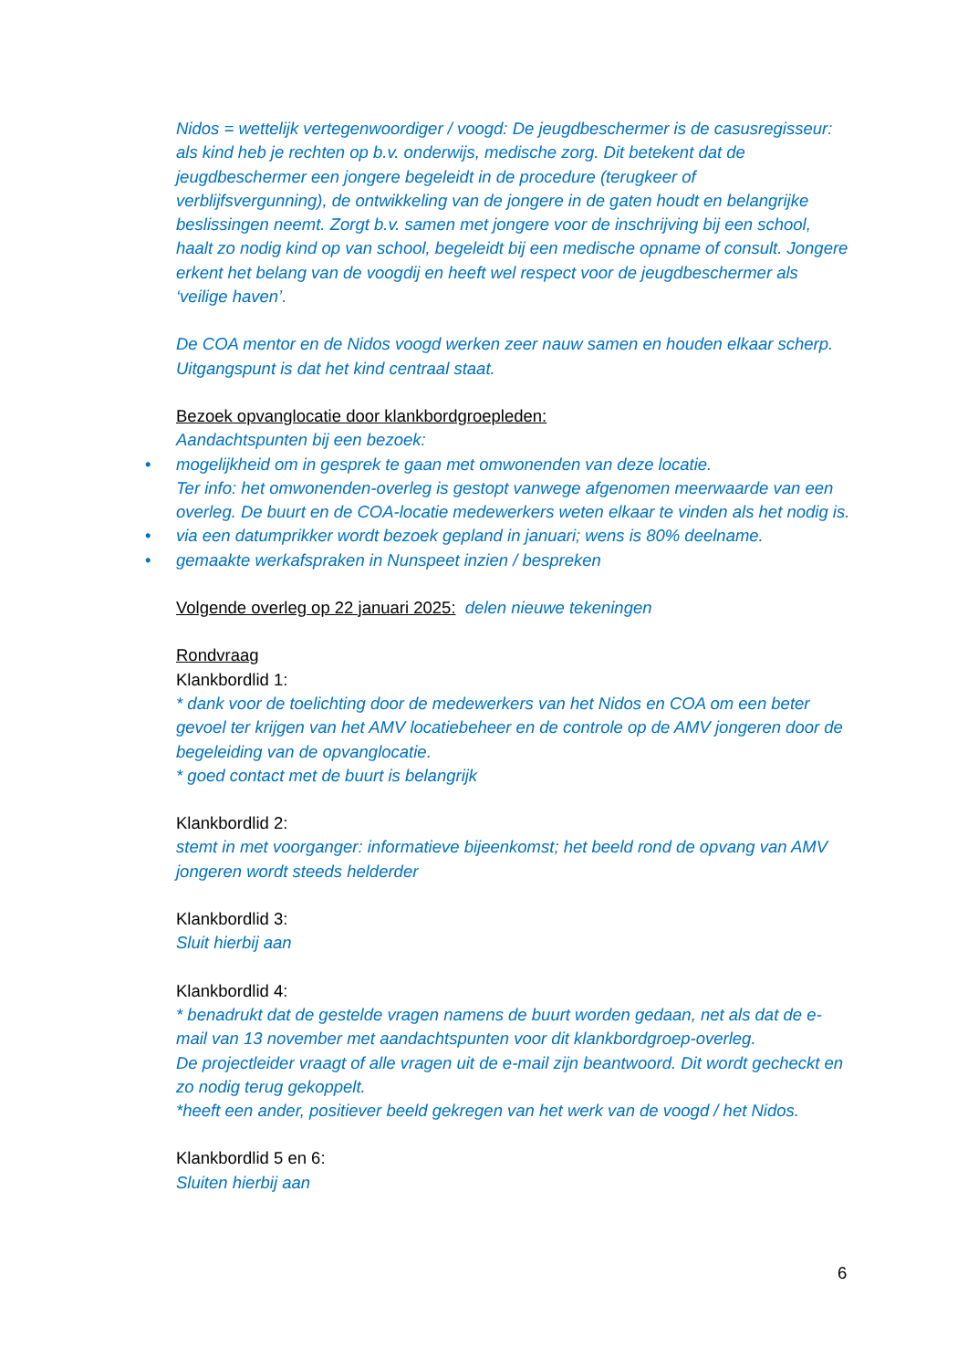Nidos = wettelijk vertegenwoordiger / voogd: De jeugdbeschermer is de casusregisseur: als kind heb je rechten op b.v. onderwijs, medische zorg. Dit betekent dat de jeugdbeschermer een jongere begeleidt in de procedure (terugkeer of verblijfsvergunning), de ontwikkeling van de jongere in de gaten houdt en belangrijke beslissingen neemt. Zorgt b.v. samen met jongere voor de inschrijving bij een school, haalt zo nodig kind op van school, begeleidt bij een medische opname of consult. Jongere erkent het belang van de voogdij en heeft wel respect voor de jeugdbeschermer als ‘veilige haven’.
De COA mentor en de Nidos voogd werken zeer nauw samen en houden elkaar scherp. Uitgangspunt is dat het kind centraal staat.
Bezoek opvanglocatie door klankbordgroepleden:
Aandachtspunten bij een bezoek:
• mogelijkheid om in gesprek te gaan met omwonenden van deze locatie.
Ter info: het omwonenden-overleg is gestopt vanwege afgenomen meerwaarde van een overleg. De buurt en de COA-locatie medewerkers weten elkaar te vinden als het nodig is.
• via een datumprikker wordt bezoek gepland in januari; wens is 80% deelname.
• gemaakte werkafspraken in Nunspeet inzien / bespreken
Volgende overleg op 22 januari 2025: delen nieuwe tekeningen
Rondvraag
Klankbordlid 1:
* dank voor de toelichting door de medewerkers van het Nidos en COA om een beter gevoel ter krijgen van het AMV locatiebeheer en de controle op de AMV jongeren door de begeleiding van de opvanglocatie.
* goed contact met de buurt is belangrijk
Klankbordlid 2:
stemt in met voorganger: informatieve bijeenkomst; het beeld rond de opvang van AMV jongeren wordt steeds helderder
Klankbordlid 3:
Sluit hierbij aan
Klankbordlid 4:
* benadrukt dat de gestelde vragen namens de buurt worden gedaan, net als dat de e-mail van 13 november met aandachtspunten voor dit klankbordgroep-overleg.
De projectleider vraagt of alle vragen uit de e-mail zijn beantwoord. Dit wordt gecheckt en zo nodig terug gekoppelt.
*heeft een ander, positiever beeld gekregen van het werk van de voogd / het Nidos.
Klankbordlid 5 en 6:
Sluiten hierbij aan
6